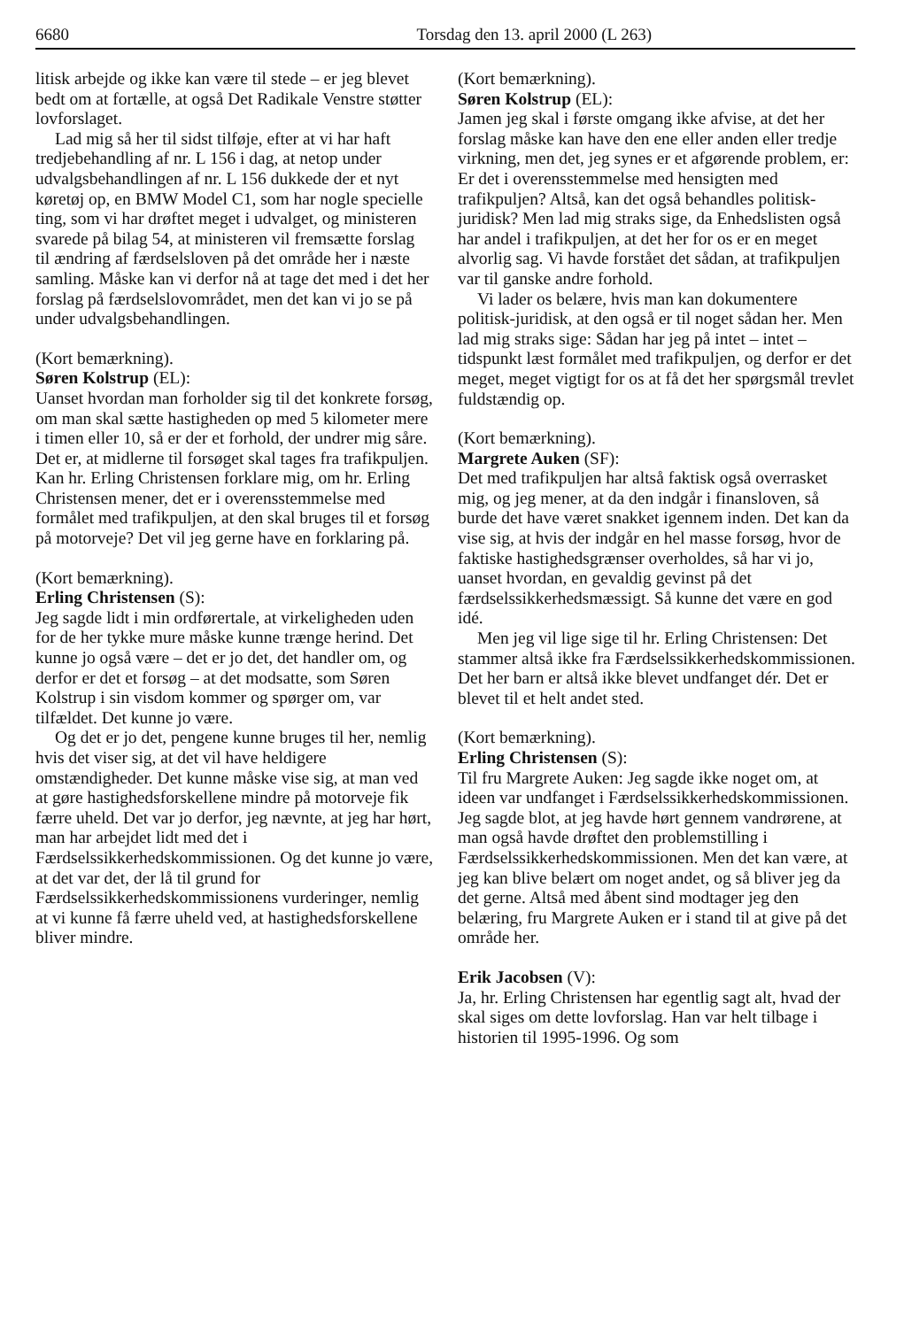6680 Torsdag den 13. april 2000 (L 263)
litisk arbejde og ikke kan være til stede – er jeg blevet bedt om at fortælle, at også Det Radikale Venstre støtter lovforslaget.
Lad mig så her til sidst tilføje, efter at vi har haft tredjebehandling af nr. L 156 i dag, at netop under udvalgsbehandlingen af nr. L 156 dukkede der et nyt køretøj op, en BMW Model C1, som har nogle specielle ting, som vi har drøftet meget i udvalget, og ministeren svarede på bilag 54, at ministeren vil fremsætte forslag til ændring af færdselsloven på det område her i næste samling. Måske kan vi derfor nå at tage det med i det her forslag på færdselslovområdet, men det kan vi jo se på under udvalgsbehandlingen.
(Kort bemærkning).
Søren Kolstrup (EL):
Uanset hvordan man forholder sig til det konkrete forsøg, om man skal sætte hastigheden op med 5 kilometer mere i timen eller 10, så er der et forhold, der undrer mig såre. Det er, at midlerne til forsøget skal tages fra trafikpuljen. Kan hr. Erling Christensen forklare mig, om hr. Erling Christensen mener, det er i overensstemmelse med formålet med trafikpuljen, at den skal bruges til et forsøg på motorveje? Det vil jeg gerne have en forklaring på.
(Kort bemærkning).
Erling Christensen (S):
Jeg sagde lidt i min ordførertale, at virkeligheden uden for de her tykke mure måske kunne trænge herind. Det kunne jo også være – det er jo det, det handler om, og derfor er det et forsøg – at det modsatte, som Søren Kolstrup i sin visdom kommer og spørger om, var tilfældet. Det kunne jo være.
Og det er jo det, pengene kunne bruges til her, nemlig hvis det viser sig, at det vil have heldigere omstændigheder. Det kunne måske vise sig, at man ved at gøre hastighedsforskellene mindre på motorveje fik færre uheld. Det var jo derfor, jeg nævnte, at jeg har hørt, man har arbejdet lidt med det i Færdselssikkerhedskommissionen. Og det kunne jo være, at det var det, der lå til grund for Færdselssikkerhedskommissionens vurderinger, nemlig at vi kunne få færre uheld ved, at hastighedsforskellene bliver mindre.
(Kort bemærkning).
Søren Kolstrup (EL):
Jamen jeg skal i første omgang ikke afvise, at det her forslag måske kan have den ene eller anden eller tredje virkning, men det, jeg synes er et afgørende problem, er: Er det i overensstemmelse med hensigten med trafikpuljen? Altså, kan det også behandles politisk-juridisk? Men lad mig straks sige, da Enhedslisten også har andel i trafikpuljen, at det her for os er en meget alvorlig sag. Vi havde forstået det sådan, at trafikpuljen var til ganske andre forhold.
Vi lader os belære, hvis man kan dokumentere politisk-juridisk, at den også er til noget sådan her. Men lad mig straks sige: Sådan har jeg på intet – intet – tidspunkt læst formålet med trafikpuljen, og derfor er det meget, meget vigtigt for os at få det her spørgsmål trevlet fuldstændig op.
(Kort bemærkning).
Margrete Auken (SF):
Det med trafikpuljen har altså faktisk også overrasket mig, og jeg mener, at da den indgår i finansloven, så burde det have været snakket igennem inden. Det kan da vise sig, at hvis der indgår en hel masse forsøg, hvor de faktiske hastighedsgrænser overholdes, så har vi jo, uanset hvordan, en gevaldig gevinst på det færdselssikkerhedsmæssigt. Så kunne det være en god idé.
Men jeg vil lige sige til hr. Erling Christensen: Det stammer altså ikke fra Færdselssikkerhedskommissionen. Det her barn er altså ikke blevet undfanget dér. Det er blevet til et helt andet sted.
(Kort bemærkning).
Erling Christensen (S):
Til fru Margrete Auken: Jeg sagde ikke noget om, at ideen var undfanget i Færdselssikkerhedskommissionen. Jeg sagde blot, at jeg havde hørt gennem vandrørene, at man også havde drøftet den problemstilling i Færdselssikkerhedskommissionen. Men det kan være, at jeg kan blive belært om noget andet, og så bliver jeg da det gerne. Altså med åbent sind modtager jeg den belæring, fru Margrete Auken er i stand til at give på det område her.
Erik Jacobsen (V):
Ja, hr. Erling Christensen har egentlig sagt alt, hvad der skal siges om dette lovforslag. Han var helt tilbage i historien til 1995-1996. Og som